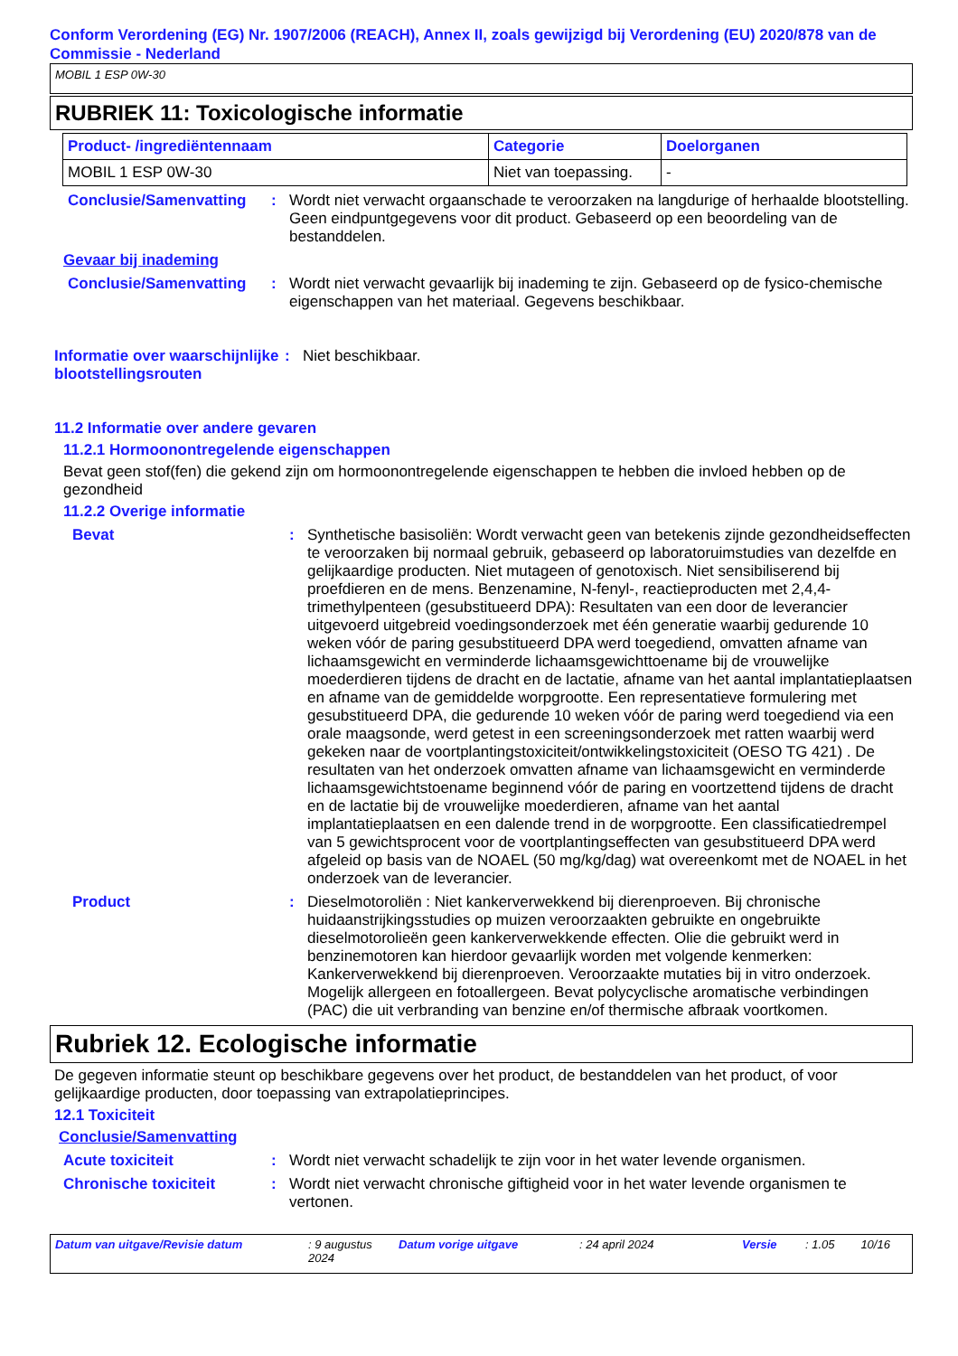Conform Verordening (EG) Nr. 1907/2006 (REACH), Annex II, zoals gewijzigd bij Verordening (EU) 2020/878 van de Commissie - Nederland
MOBIL 1 ESP 0W-30
RUBRIEK 11: Toxicologische informatie
| Product- /ingrediëntennaam | Categorie | Doelorganen |
| MOBIL 1 ESP 0W-30 | Niet van toepassing. | - |
Conclusie/Samenvatting : Wordt niet verwacht orgaanschade te veroorzaken na langdurige of herhaalde blootstelling. Geen eindpuntgegevens voor dit product. Gebaseerd op een beoordeling van de bestanddelen.
Gevaar bij inademing
Conclusie/Samenvatting : Wordt niet verwacht gevaarlijk bij inademing te zijn. Gebaseerd op de fysico-chemische eigenschappen van het materiaal. Gegevens beschikbaar.
Informatie over waarschijnlijke blootstellingsrouten
: Niet beschikbaar.
11.2 Informatie over andere gevaren
11.2.1 Hormoonontregelende eigenschappen
Bevat geen stof(fen) die gekend zijn om hormoonontregelende eigenschappen te hebben die invloed hebben op de gezondheid
11.2.2 Overige informatie
Bevat : Synthetische basisoliën: Wordt verwacht geen van betekenis zijnde gezondheidseffecten te veroorzaken bij normaal gebruik, gebaseerd op laboratoruimstudies van dezelfde en gelijkaardige producten. Niet mutageen of genotoxisch. Niet sensibiliserend bij proefdieren en de mens. Benzenamine, N-fenyl-, reactieproducten met 2,4,4-trimethylpenteen (gesubstitueerd DPA): Resultaten van een door de leverancier uitgevoerd uitgebreid voedingsonderzoek met één generatie waarbij gedurende 10 weken vóór de paring gesubstitueerd DPA werd toegediend, omvatten afname van lichaamsgewicht en verminderde lichaamsgewichttoename bij de vrouwelijke moederdieren tijdens de dracht en de lactatie, afname van het aantal implantatieplaatsen en afname van de gemiddelde worpgrootte. Een representatieve formulering met gesubstitueerd DPA, die gedurende 10 weken vóór de paring werd toegediend via een orale maagsonde, werd getest in een screeningsonderzoek met ratten waarbij werd gekeken naar de voortplantingstoxiciteit/ontwikkelingstoxiciteit (OESO TG 421) . De resultaten van het onderzoek omvatten afname van lichaamsgewicht en verminderde lichaamsgewichtstoename beginnend vóór de paring en voortzettend tijdens de dracht en de lactatie bij de vrouwelijke moederdieren, afname van het aantal implantatieplaatsen en een dalende trend in de worpgrootte. Een classificatiedrempel van 5 gewichtsprocent voor de voortplantingseffecten van gesubstitueerd DPA werd afgeleid op basis van de NOAEL (50 mg/kg/dag) wat overeenkomt met de NOAEL in het onderzoek van de leverancier.
Product : Dieselmotoroliën : Niet kankerverwekkend bij dierenproeven. Bij chronische huidaanstrijkingsstudies op muizen veroorzaakten gebruikte en ongebruikte dieselmotorolieën geen kankerverwekkende effecten. Olie die gebruikt werd in benzinemotoren kan hierdoor gevaarlijk worden met volgende kenmerken: Kankerverwekkend bij dierenproeven. Veroorzaakte mutaties bij in vitro onderzoek. Mogelijk allergeen en fotoallergeen. Bevat polycyclische aromatische verbindingen (PAC) die uit verbranding van benzine en/of thermische afbraak voortkomen.
Rubriek 12. Ecologische informatie
De gegeven informatie steunt op beschikbare gegevens over het product, de bestanddelen van het product, of voor gelijkaardige producten, door toepassing van extrapolatieprincipes.
12.1 Toxiciteit
Conclusie/Samenvatting
Acute toxiciteit : Wordt niet verwacht schadelijk te zijn voor in het water levende organismen.
Chronische toxiciteit : Wordt niet verwacht chronische giftigheid voor in het water levende organismen te vertonen.
| Datum van uitgave/Revisie datum | : 9 augustus 2024 | Datum vorige uitgave | : 24 april 2024 | Versie | : 1.05 | 10/16 |